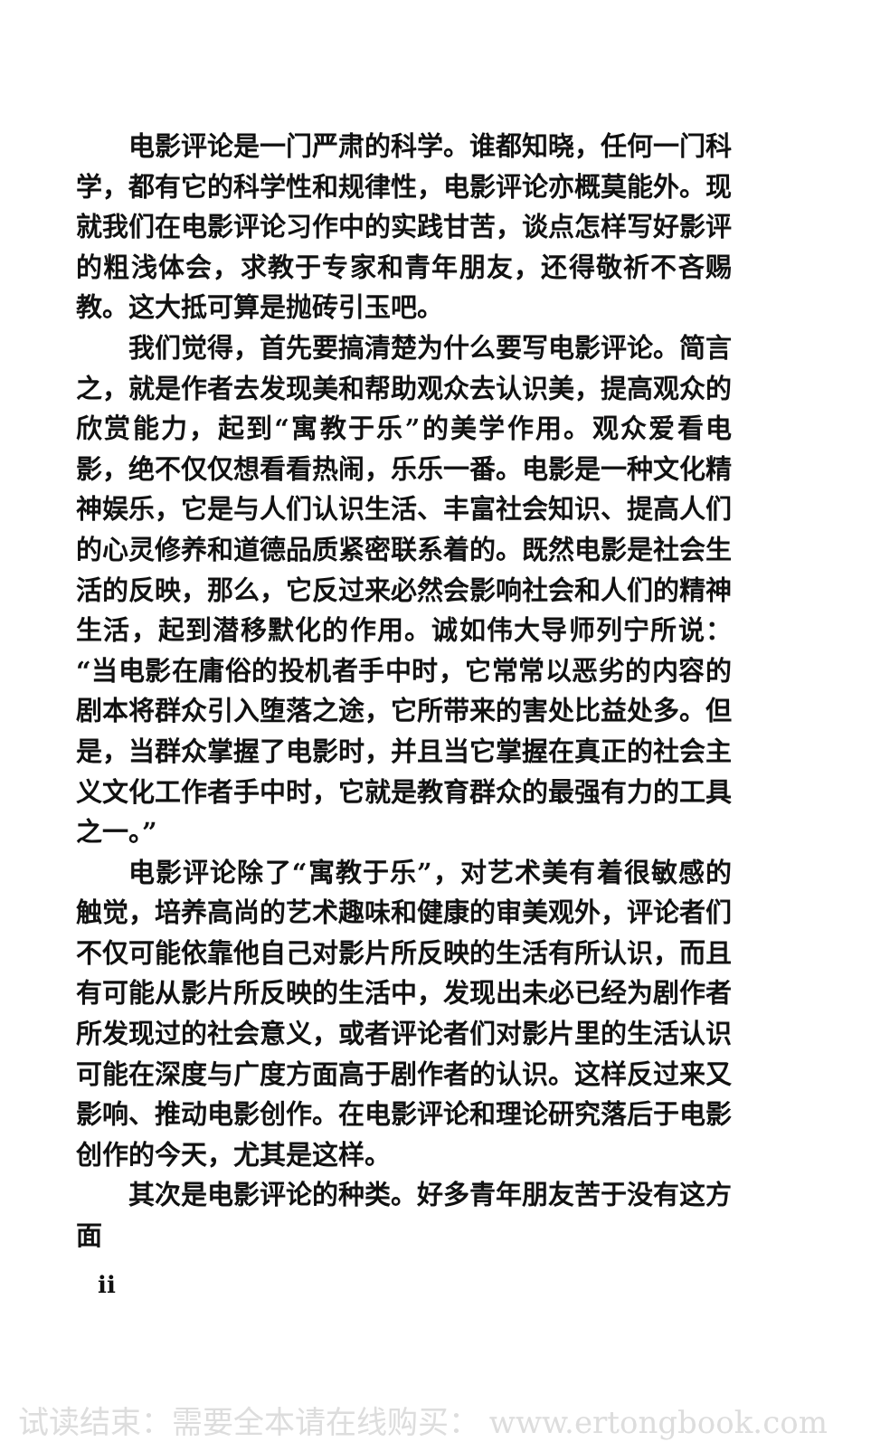电影评论是一门严肃的科学。谁都知晓，任何一门科学，都有它的科学性和规律性，电影评论亦概莫能外。现就我们在电影评论习作中的实践甘苦，谈点怎样写好影评的粗浅体会，求教于专家和青年朋友，还得敬祈不吝赐教。这大抵可算是抛砖引玉吧。
我们觉得，首先要搞清楚为什么要写电影评论。简言之，就是作者去发现美和帮助观众去认识美，提高观众的欣赏能力，起到“寓教于乐”的美学作用。观众爱看电影，绝不仅仅想看看热闹，乐乐一番。电影是一种文化精神娱乐，它是与人们认识生活、丰富社会知识、提高人们的心灵修养和道德品质紧密联系着的。既然电影是社会生活的反映，那么，它反过来必然会影响社会和人们的精神生活，起到潜移默化的作用。诚如伟大导师列宁所说：“当电影在庸俗的投机者手中时，它常常以恶劣的内容的剧本将群众引入堕落之途，它所带来的害处比益处多。但是，当群众掌握了电影时，并且当它掌握在真正的社会主义文化工作者手中时，它就是教育群众的最强有力的工具之一。”
电影评论除了“寓教于乐”，对艺术美有着很敏感的触觉，培养高尚的艺术趣味和健康的审美观外，评论者们不仅可能依靠他自己对影片所反映的生活有所认识，而且有可能从影片所反映的生活中，发现出未必已经为剧作者所发现过的社会意义，或者评论者们对影片里的生活认识可能在深度与广度方面高于剧作者的认识。这样反过来又影响、推动电影创作。在电影评论和理论研究落后于电影创作的今天，尤其是这样。
其次是电影评论的种类。好多青年朋友苦于没有这方面
ii
试读结束：需要全本请在线购买： www.ertongbook.com